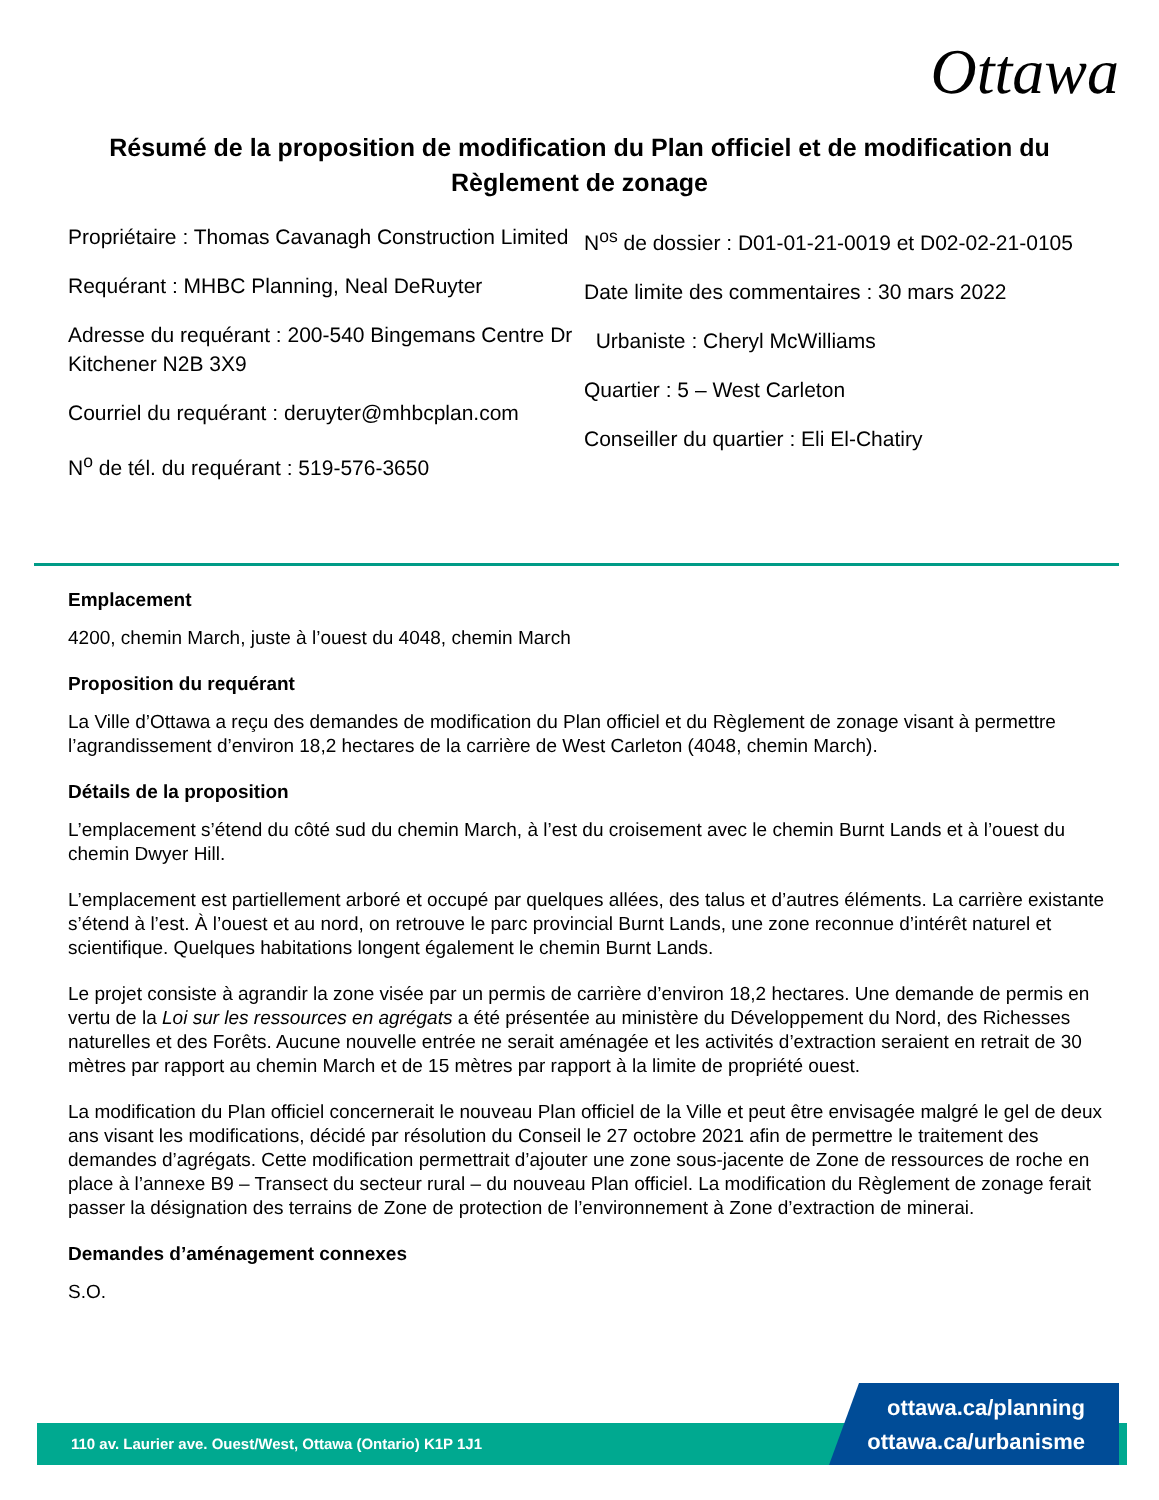Ottawa
Résumé de la proposition de modification du Plan officiel et de modification du Règlement de zonage
Propriétaire : Thomas Cavanagh Construction Limited
Requérant : MHBC Planning, Neal DeRuyter
Adresse du requérant : 200-540 Bingemans Centre Dr Kitchener N2B 3X9
Courriel du requérant : deruyter@mhbcplan.com
N<sup>o</sup> de tél. du requérant : 519-576-3650
N<sup>os</sup> de dossier : D01-01-21-0019 et D02-02-21-0105
Date limite des commentaires : 30 mars 2022
Urbaniste : Cheryl McWilliams
Quartier : 5 – West Carleton
Conseiller du quartier : Eli El-Chatiry
Emplacement
4200, chemin March, juste à l’ouest du 4048, chemin March
Proposition du requérant
La Ville d’Ottawa a reçu des demandes de modification du Plan officiel et du Règlement de zonage visant à permettre l’agrandissement d’environ 18,2 hectares de la carrière de West Carleton (4048, chemin March).
Détails de la proposition
L’emplacement s’étend du côté sud du chemin March, à l’est du croisement avec le chemin Burnt Lands et à l’ouest du chemin Dwyer Hill.
L’emplacement est partiellement arboré et occupé par quelques allées, des talus et d’autres éléments. La carrière existante s’étend à l’est. À l’ouest et au nord, on retrouve le parc provincial Burnt Lands, une zone reconnue d’intérêt naturel et scientifique. Quelques habitations longent également le chemin Burnt Lands.
Le projet consiste à agrandir la zone visée par un permis de carrière d’environ 18,2 hectares. Une demande de permis en vertu de la Loi sur les ressources en agrégats a été présentée au ministère du Développement du Nord, des Richesses naturelles et des Forêts. Aucune nouvelle entrée ne serait aménagée et les activités d’extraction seraient en retrait de 30 mètres par rapport au chemin March et de 15 mètres par rapport à la limite de propriété ouest.
La modification du Plan officiel concernerait le nouveau Plan officiel de la Ville et peut être envisagée malgré le gel de deux ans visant les modifications, décidé par résolution du Conseil le 27 octobre 2021 afin de permettre le traitement des demandes d’agrégats. Cette modification permettrait d’ajouter une zone sous-jacente de Zone de ressources de roche en place à l’annexe B9 – Transect du secteur rural – du nouveau Plan officiel. La modification du Règlement de zonage ferait passer la désignation des terrains de Zone de protection de l’environnement à Zone d’extraction de minerai.
Demandes d’aménagement connexes
S.O.
110 av. Laurier ave. Ouest/West, Ottawa (Ontario) K1P 1J1
ottawa.ca/planning
ottawa.ca/urbanisme